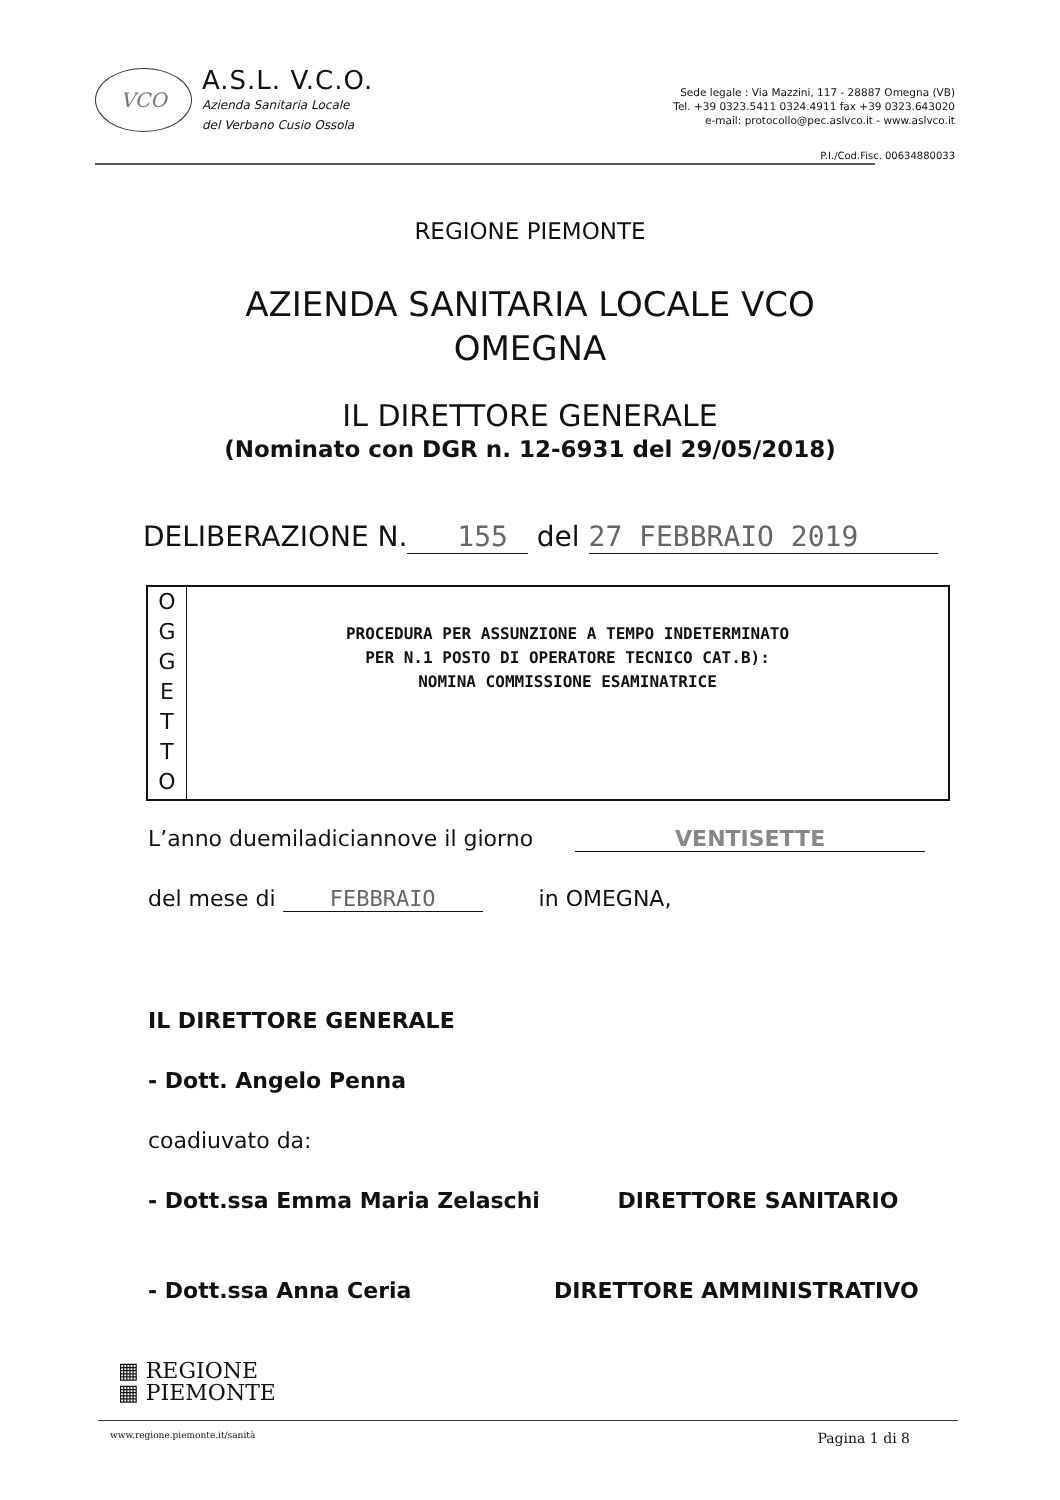VCO
A.S.L. V.C.O.
Azienda Sanitaria Locale
del Verbano Cusio Ossola
Sede legale : Via Mazzini, 117 - 28887 Omegna (VB)
Tel. +39 0323.5411 0324.4911 fax +39 0323.643020
e-mail: protocollo@pec.aslvco.it - www.aslvco.it
P.I./Cod.Fisc. 00634880033
REGIONE PIEMONTE
AZIENDA SANITARIA LOCALE VCO
OMEGNA
IL DIRETTORE GENERALE
(Nominato con DGR n. 12-6931 del 29/05/2018)
DELIBERAZIONE N. 155 del 27 FEBBRAIO 2019
O
G
G
E
T
T
O
PROCEDURA PER ASSUNZIONE A TEMPO INDETERMINATO
PER N.1 POSTO DI OPERATORE TECNICO CAT.B):
NOMINA COMMISSIONE ESAMINATRICE
L’anno duemiladiciannove il giorno VENTISETTE
del mese di FEBBRAIO in OMEGNA,
IL DIRETTORE GENERALE
- Dott. Angelo Penna
coadiuvato da:
- Dott.ssa Emma Maria Zelaschi DIRETTORE SANITARIO
- Dott.ssa Anna Ceria DIRETTORE AMMINISTRATIVO
▦ REGIONE
▦ PIEMONTE
www.regione.piemonte.it/sanità Pagina 1 di 8